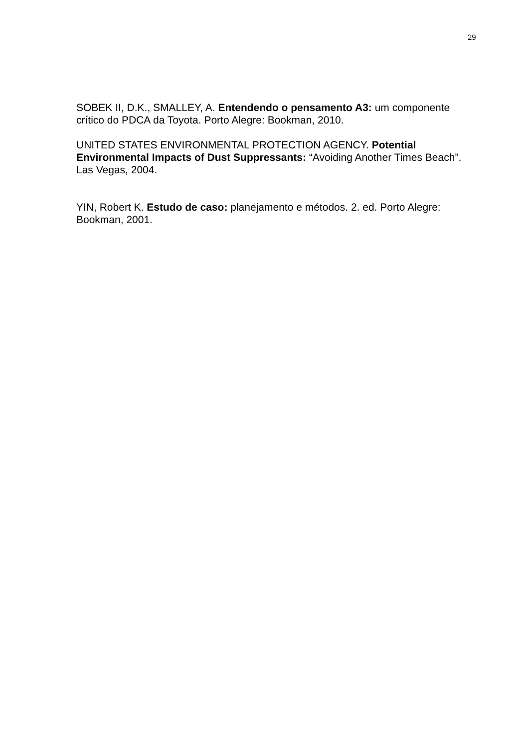29
SOBEK II, D.K., SMALLEY, A. Entendendo o pensamento A3: um componente crítico do PDCA da Toyota. Porto Alegre: Bookman, 2010.
UNITED STATES ENVIRONMENTAL PROTECTION AGENCY. Potential Environmental Impacts of Dust Suppressants: “Avoiding Another Times Beach”. Las Vegas, 2004.
YIN, Robert K. Estudo de caso: planejamento e métodos. 2. ed. Porto Alegre: Bookman, 2001.